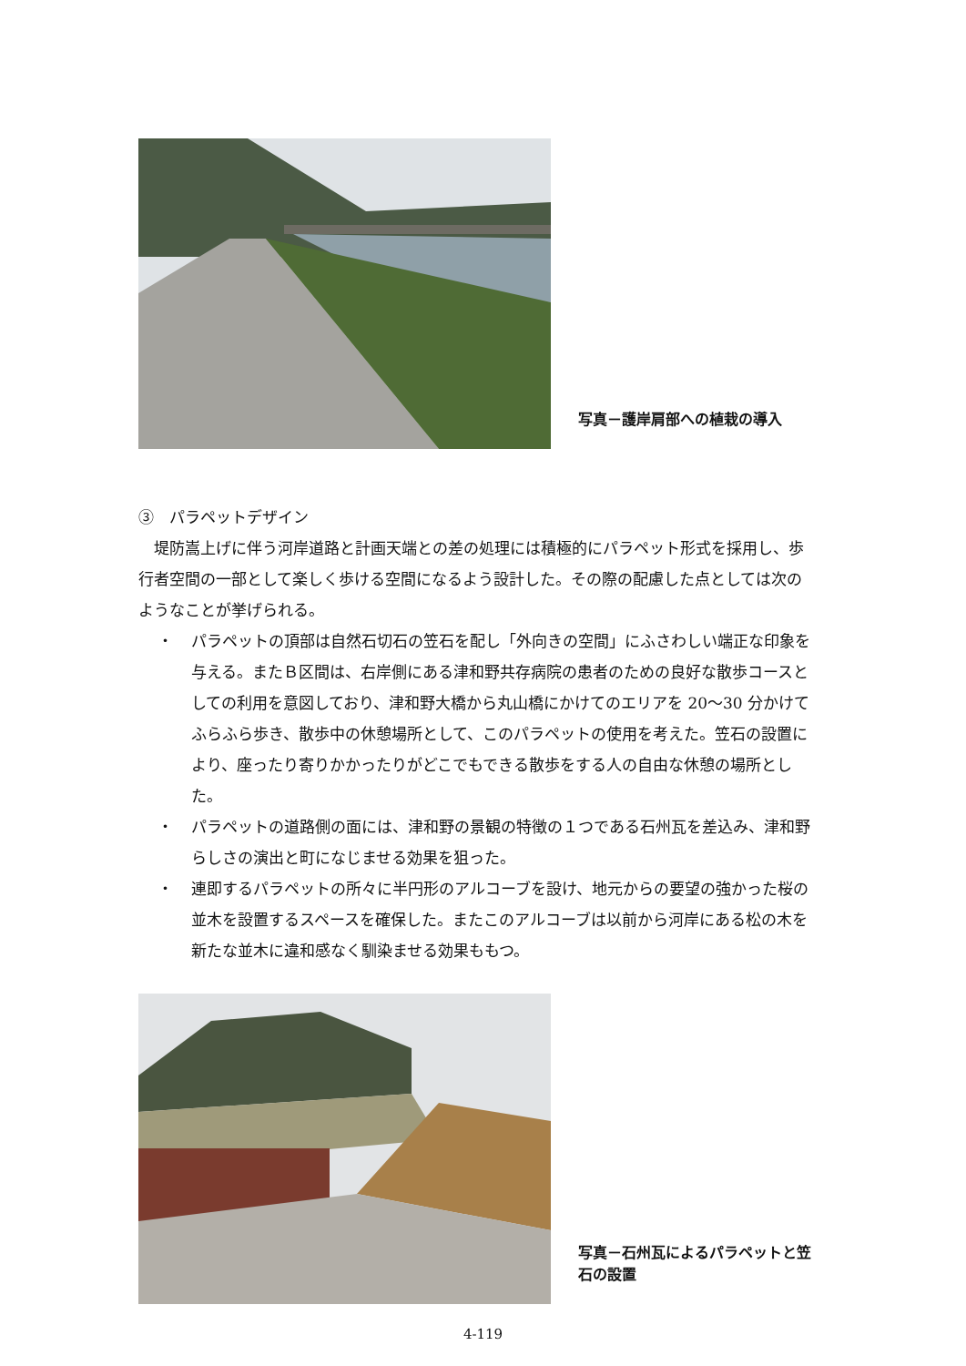写真－護岸肩部への植栽の導入
③　パラペットデザイン
　堤防嵩上げに伴う河岸道路と計画天端との差の処理には積極的にパラペット形式を採用し、歩行者空間の一部として楽しく歩ける空間になるよう設計した。その際の配慮した点としては次のようなことが挙げられる。
・ パラペットの頂部は自然石切石の笠石を配し「外向きの空間」にふさわしい端正な印象を与える。またＢ区間は、右岸側にある津和野共存病院の患者のための良好な散歩コースとしての利用を意図しており、津和野大橋から丸山橋にかけてのエリアを 20～30 分かけてふらふら歩き、散歩中の休憩場所として、このパラペットの使用を考えた。笠石の設置により、座ったり寄りかかったりがどこでもできる散歩をする人の自由な休憩の場所とした。
・ パラペットの道路側の面には、津和野の景観の特徴の１つである石州瓦を差込み、津和野らしさの演出と町になじませる効果を狙った。
・ 連即するパラペットの所々に半円形のアルコーブを設け、地元からの要望の強かった桜の並木を設置するスペースを確保した。またこのアルコーブは以前から河岸にある松の木を新たな並木に違和感なく馴染ませる効果ももつ。
写真－石州瓦によるパラペットと笠石の設置
4-119